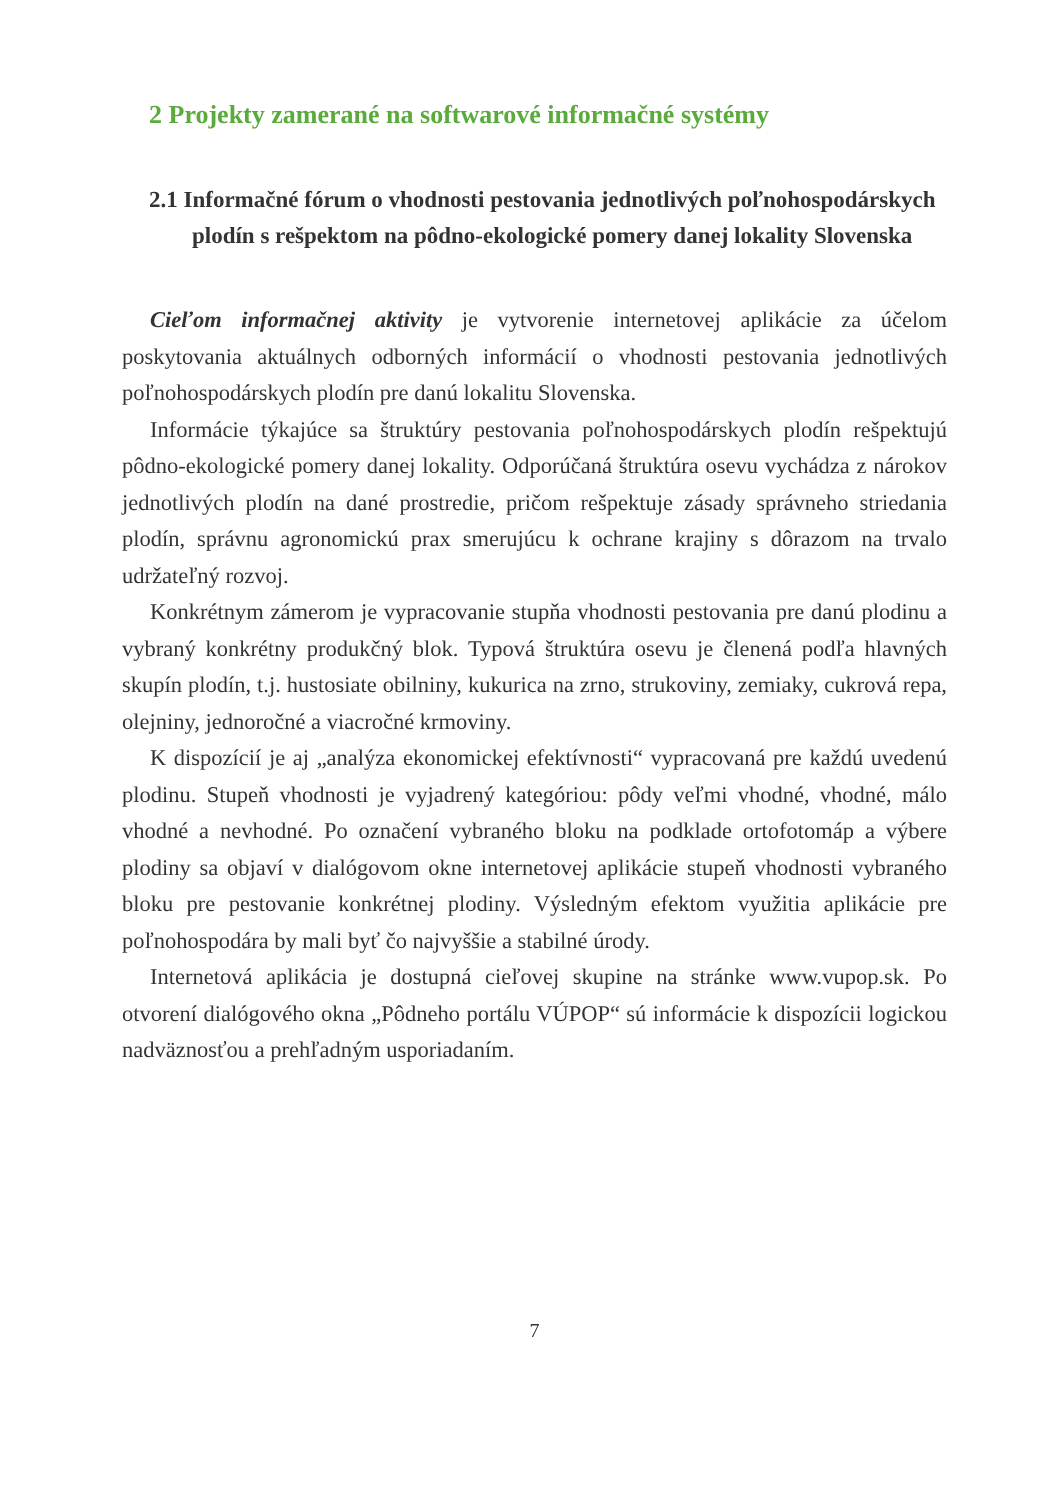2 Projekty zamerané na softwarové informačné systémy
2.1 Informačné fórum o vhodnosti pestovania jednotlivých poľnohospodárskych plodín s rešpektom na pôdno-ekologické pomery danej lokality Slovenska
Cieľom informačnej aktivity je vytvorenie internetovej aplikácie za účelom poskytovania aktuálnych odborných informácií o vhodnosti pestovania jednotlivých poľnohospodárskych plodín pre danú lokalitu Slovenska.
Informácie týkajúce sa štruktúry pestovania poľnohospodárskych plodín rešpektujú pôdno-ekologické pomery danej lokality. Odporúčaná štruktúra osevu vychádza z nárokov jednotlivých plodín na dané prostredie, pričom rešpektuje zásady správneho striedania plodín, správnu agronomickú prax smerujúcu k ochrane krajiny s dôrazom na trvalo udržateľný rozvoj.
Konkrétnym zámerom je vypracovanie stupňa vhodnosti pestovania pre danú plodinu a vybraný konkrétny produkčný blok. Typová štruktúra osevu je členená podľa hlavných skupín plodín, t.j. hustosiate obilniny, kukurica na zrno, strukoviny, zemiaky, cukrová repa, olejniny, jednoročné a viacročné krmoviny.
K dispozícií je aj „analýza ekonomickej efektívnosti“ vypracovaná pre každú uvedenú plodinu. Stupeň vhodnosti je vyjadrený kategóriou: pôdy veľmi vhodné, vhodné, málo vhodné a nevhodné. Po označení vybraného bloku na podklade ortofotomáp a výbere plodiny sa objaví v dialógovom okne internetovej aplikácie stupeň vhodnosti vybraného bloku pre pestovanie konkrétnej plodiny. Výsledným efektom využitia aplikácie pre poľnohospodára by mali byť čo najvyššie a stabilné úrody.
Internetová aplikácia je dostupná cieľovej skupine na stránke www.vupop.sk. Po otvorení dialógového okna „Pôdneho portálu VÚPOP“ sú informácie k dispozícii logickou nadväznosťou a prehľadným usporiadaním.
7